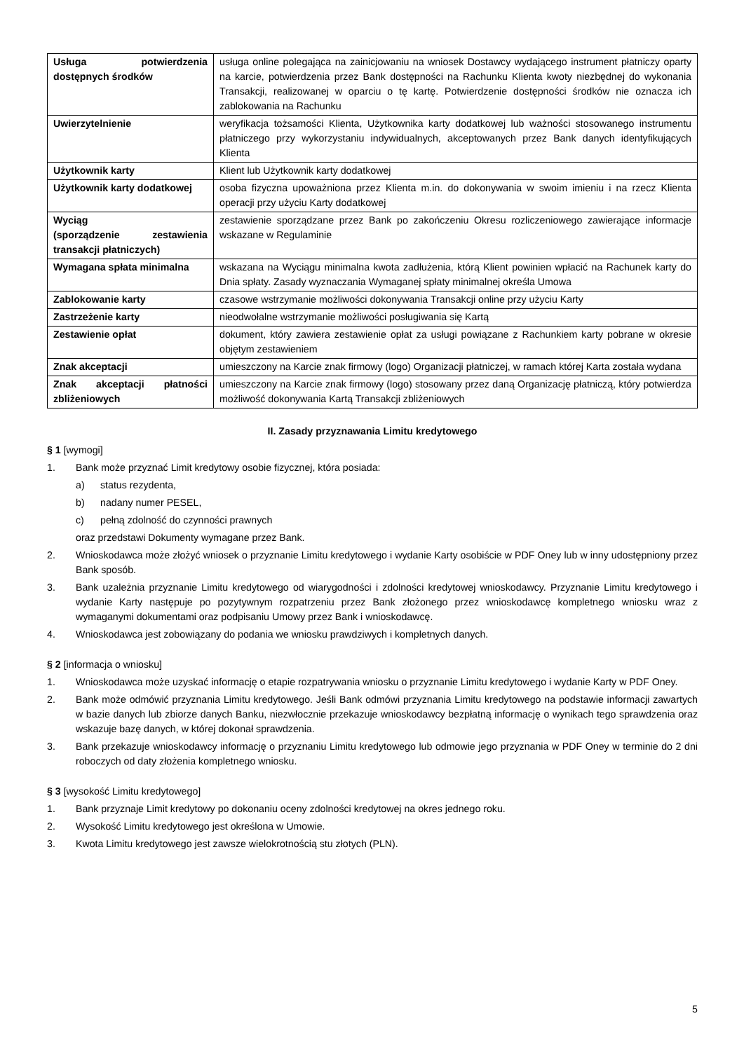| Usługa potwierdzenia dostępnych środków | usługa online polegająca na zainicjowaniu na wniosek Dostawcy wydającego instrument płatniczy oparty na karcie, potwierdzenia przez Bank dostępności na Rachunku Klienta kwoty niezbędnej do wykonania Transakcji, realizowanej w oparciu o tę kartę. Potwierdzenie dostępności środków nie oznacza ich zablokowania na Rachunku |
| Uwierzytelnienie | weryfikacja tożsamości Klienta, Użytkownika karty dodatkowej lub ważności stosowanego instrumentu płatniczego przy wykorzystaniu indywidualnych, akceptowanych przez Bank danych identyfikujących Klienta |
| Użytkownik karty | Klient lub Użytkownik karty dodatkowej |
| Użytkownik karty dodatkowej | osoba fizyczna upoważniona przez Klienta m.in. do dokonywania w swoim imieniu i na rzecz Klienta operacji przy użyciu Karty dodatkowej |
| Wyciąg (sporządzenie zestawienia transakcji płatniczych) | zestawienie sporządzane przez Bank po zakończeniu Okresu rozliczeniowego zawierające informacje wskazane w Regulaminie |
| Wymagana spłata minimalna | wskazana na Wyciągu minimalna kwota zadłużenia, którą Klient powinien wpłacić na Rachunek karty do Dnia spłaty. Zasady wyznaczania Wymaganej spłaty minimalnej określa Umowa |
| Zablokowanie karty | czasowe wstrzymanie możliwości dokonywania Transakcji online przy użyciu Karty |
| Zastrzeżenie karty | nieodwołalne wstrzymanie możliwości posługiwania się Kartą |
| Zestawienie opłat | dokument, który zawiera zestawienie opłat za usługi powiązane z Rachunkiem karty pobrane w okresie objętym zestawieniem |
| Znak akceptacji | umieszczony na Karcie znak firmowy (logo) Organizacji płatniczej, w ramach której Karta została wydana |
| Znak akceptacji płatności zbliżeniowych | umieszczony na Karcie znak firmowy (logo) stosowany przez daną Organizację płatniczą, który potwierdza możliwość dokonywania Kartą Transakcji zbliżeniowych |
II. Zasady przyznawania Limitu kredytowego
§ 1 [wymogi]
1. Bank może przyznać Limit kredytowy osobie fizycznej, która posiada:
a) status rezydenta,
b) nadany numer PESEL,
c) pełną zdolność do czynności prawnych
oraz przedstawi Dokumenty wymagane przez Bank.
2. Wnioskodawca może złożyć wniosek o przyznanie Limitu kredytowego i wydanie Karty osobiście w PDF Oney lub w inny udostępniony przez Bank sposób.
3. Bank uzależnia przyznanie Limitu kredytowego od wiarygodności i zdolności kredytowej wnioskodawcy. Przyznanie Limitu kredytowego i wydanie Karty następuje po pozytywnym rozpatrzeniu przez Bank złożonego przez wnioskodawcę kompletnego wniosku wraz z wymaganymi dokumentami oraz podpisaniu Umowy przez Bank i wnioskodawcę.
4. Wnioskodawca jest zobowiązany do podania we wniosku prawdziwych i kompletnych danych.
§ 2 [informacja o wniosku]
1. Wnioskodawca może uzyskać informację o etapie rozpatrywania wniosku o przyznanie Limitu kredytowego i wydanie Karty w PDF Oney.
2. Bank może odmówić przyznania Limitu kredytowego. Jeśli Bank odmówi przyznania Limitu kredytowego na podstawie informacji zawartych w bazie danych lub zbiorze danych Banku, niezwłocznie przekazuje wnioskodawcy bezpłatną informację o wynikach tego sprawdzenia oraz wskazuje bazę danych, w której dokonał sprawdzenia.
3. Bank przekazuje wnioskodawcy informację o przyznaniu Limitu kredytowego lub odmowie jego przyznania w PDF Oney w terminie do 2 dni roboczych od daty złożenia kompletnego wniosku.
§ 3 [wysokość Limitu kredytowego]
1. Bank przyznaje Limit kredytowy po dokonaniu oceny zdolności kredytowej na okres jednego roku.
2. Wysokość Limitu kredytowego jest określona w Umowie.
3. Kwota Limitu kredytowego jest zawsze wielokrotnością stu złotych (PLN).
5